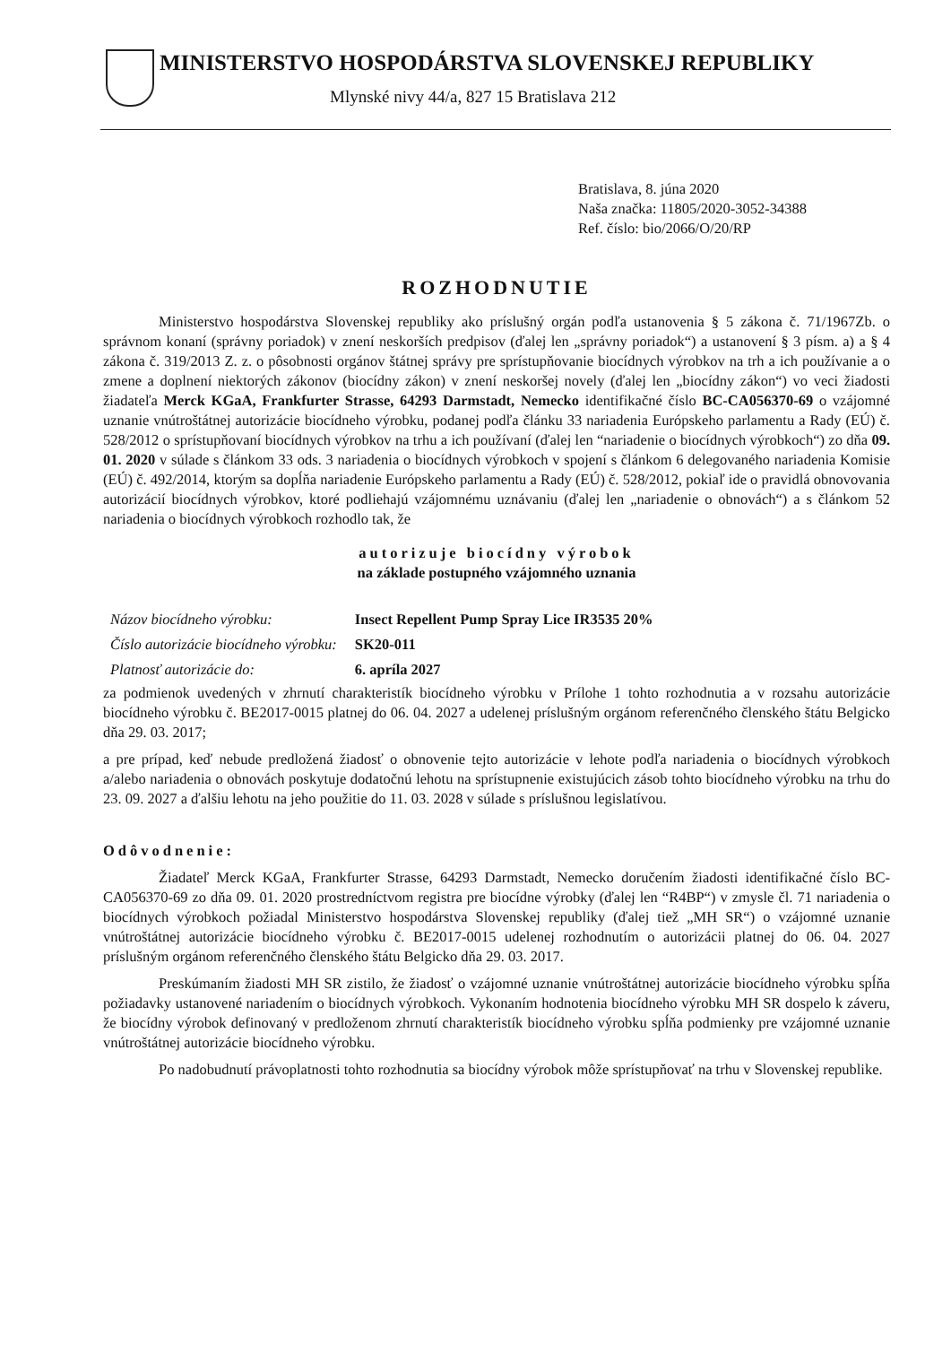MINISTERSTVO HOSPODÁRSTVA SLOVENSKEJ REPUBLIKY
Mlynské nivy 44/a, 827 15 Bratislava 212
Bratislava, 8. júna 2020
Naša značka: 11805/2020-3052-34388
Ref. číslo: bio/2066/O/20/RP
ROZHODNUTIE
Ministerstvo hospodárstva Slovenskej republiky ako príslušný orgán podľa ustanovenia § 5 zákona č. 71/1967Zb. o správnom konaní (správny poriadok) v znení neskorších predpisov (ďalej len „správny poriadok“) a ustanovení § 3 písm. a) a § 4 zákona č. 319/2013 Z. z. o pôsobnosti orgánov štátnej správy pre sprístupňovanie biocídnych výrobkov na trh a ich používanie a o zmene a doplnení niektorých zákonov (biocídny zákon) v znení neskoršej novely (ďalej len „biocídny zákon“) vo veci žiadosti žiadateľa Merck KGaA, Frankfurter Strasse, 64293 Darmstadt, Nemecko identifikačné číslo BC-CA056370-69 o vzájomné uznanie vnútroštátnej autorizácie biocídneho výrobku, podanej podľa článku 33 nariadenia Európskeho parlamentu a Rady (EÚ) č. 528/2012 o sprístupňovaní biocídnych výrobkov na trhu a ich používaní (ďalej len “nariadenie o biocídnych výrobkoch“) zo dňa 09. 01. 2020 v súlade s článkom 33 ods. 3 nariadenia o biocídnych výrobkoch v spojení s článkom 6 delegovaného nariadenia Komisie (EÚ) č. 492/2014, ktorým sa dopĺňa nariadenie Európskeho parlamentu a Rady (EÚ) č. 528/2012, pokiaľ ide o pravidlá obnovovania autorizácií biocídnych výrobkov, ktoré podliehajú vzájomnému uznávaniu (ďalej len „nariadenie o obnovách“) a s článkom 52 nariadenia o biocídnych výrobkoch rozhodlo tak, že
autorizuje biocídny výrobok
na základe postupného vzájomného uznania
| Názov biocídneho výrobku: | Insect Repellent Pump Spray Lice IR3535 20% |
| Číslo autorizácie biocídneho výrobku: | SK20-011 |
| Platnosť autorizácie do: | 6. apríla 2027 |
za podmienok uvedených v zhrnutí charakteristík biocídneho výrobku v Prílohe 1 tohto rozhodnutia a v rozsahu autorizácie biocídneho výrobku č. BE2017-0015 platnej do 06. 04. 2027 a udelenej príslušným orgánom referenčného členského štátu Belgicko dňa 29. 03. 2017;
a pre prípad, keď nebude predložená žiadosť o obnovenie tejto autorizácie v lehote podľa nariadenia o biocídnych výrobkoch a/alebo nariadenia o obnovách poskytuje dodatočnú lehotu na sprístupnenie existujúcich zásob tohto biocídneho výrobku na trhu do 23. 09. 2027 a ďalšiu lehotu na jeho použitie do 11. 03. 2028 v súlade s príslušnou legislatívou.
Odôvodnenie:
Žiadateľ Merck KGaA, Frankfurter Strasse, 64293 Darmstadt, Nemecko doručením žiadosti identifikačné číslo BC-CA056370-69 zo dňa 09. 01. 2020 prostredníctvom registra pre biocídne výrobky (ďalej len “R4BP“) v zmysle čl. 71 nariadenia o biocídnych výrobkoch požiadal Ministerstvo hospodárstva Slovenskej republiky (ďalej tiež „MH SR“) o vzájomné uznanie vnútroštátnej autorizácie biocídneho výrobku č. BE2017-0015 udelenej rozhodnutím o autorizácii platnej do 06. 04. 2027 príslušným orgánom referenčného členského štátu Belgicko dňa 29. 03. 2017.
Preskúmaním žiadosti MH SR zistilo, že žiadosť o vzájomné uznanie vnútroštátnej autorizácie biocídneho výrobku spĺňa požiadavky ustanovené nariadením o biocídnych výrobkoch. Vykonaním hodnotenia biocídneho výrobku MH SR dospelo k záveru, že biocídny výrobok definovaný v predloženom zhrnutí charakteristík biocídneho výrobku spĺňa podmienky pre vzájomné uznanie vnútroštátnej autorizácie biocídneho výrobku.
Po nadobudnutí právoplatnosti tohto rozhodnutia sa biocídny výrobok môže sprístupňovať na trhu v Slovenskej republike.